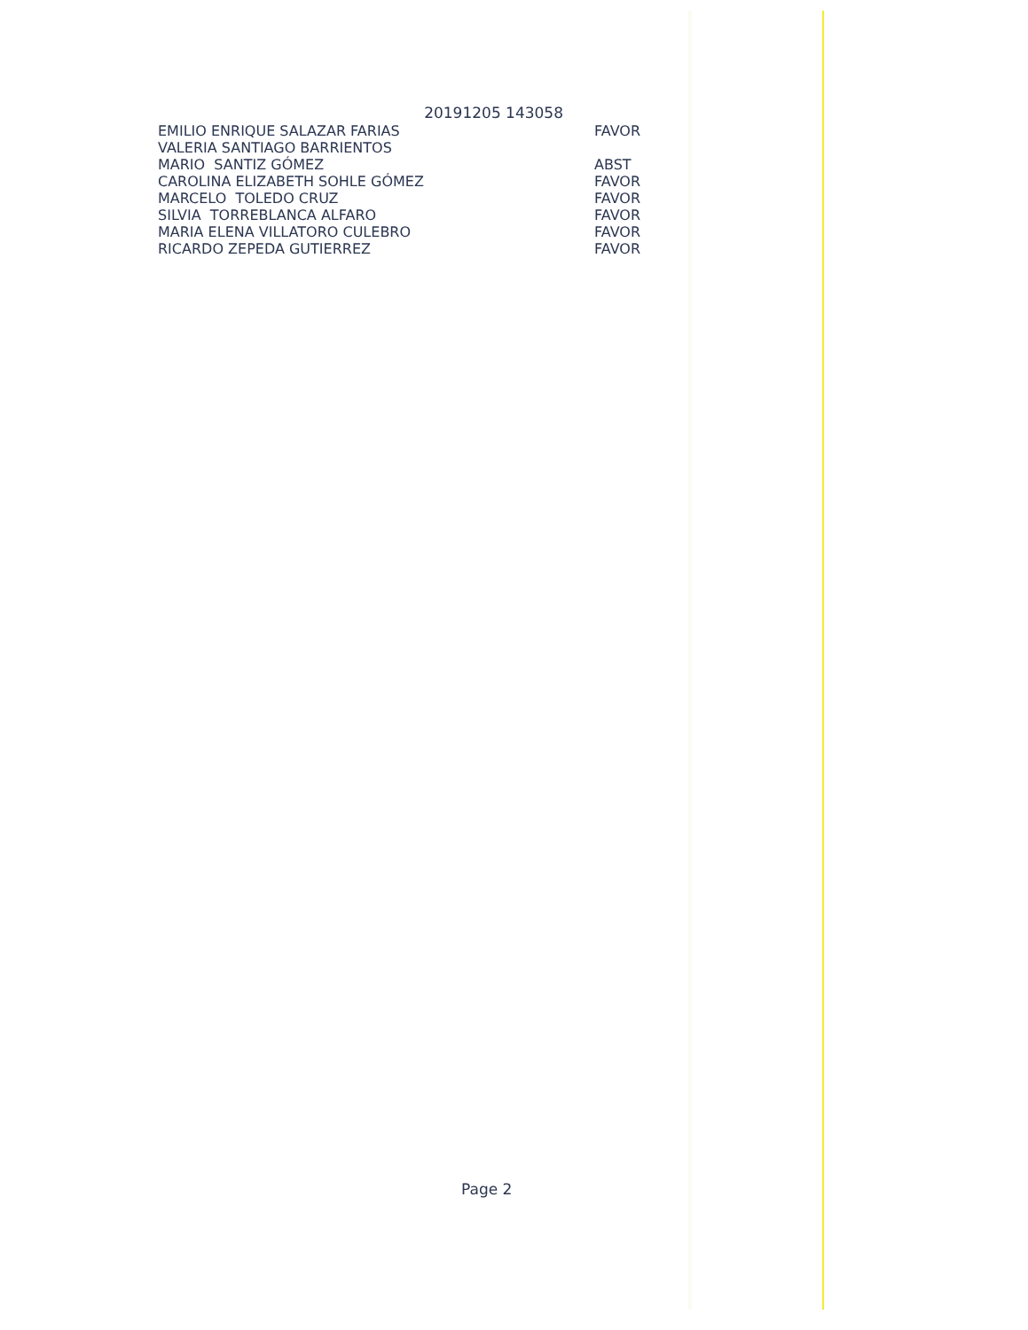20191205 143058
| EMILIO ENRIQUE SALAZAR FARIAS | FAVOR |
| VALERIA SANTIAGO BARRIENTOS | |
| MARIO SANTIZ GÓMEZ | ABST |
| CAROLINA ELIZABETH SOHLE GÓMEZ | FAVOR |
| MARCELO TOLEDO CRUZ | FAVOR |
| SILVIA TORREBLANCA ALFARO | FAVOR |
| MARIA ELENA VILLATORO CULEBRO | FAVOR |
| RICARDO ZEPEDA GUTIERREZ | FAVOR |
Page 2